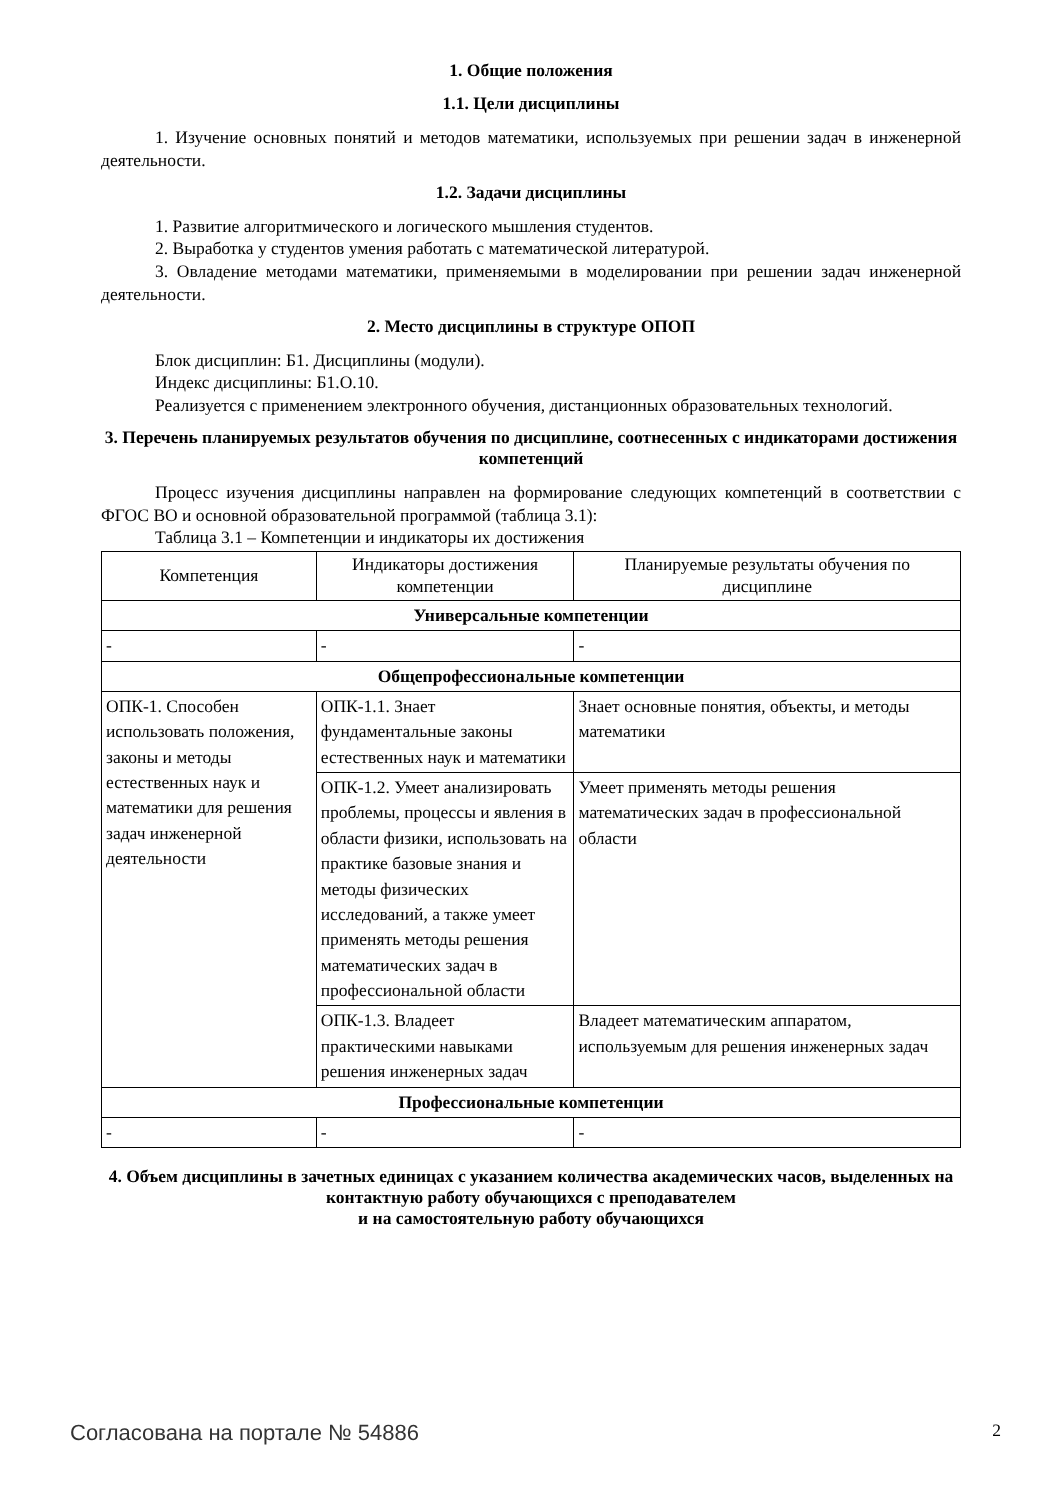1. Общие положения
1.1. Цели дисциплины
1. Изучение основных понятий и методов математики, используемых при решении задач в инженерной деятельности.
1.2. Задачи дисциплины
1. Развитие алгоритмического и логического мышления студентов.
2. Выработка у студентов умения работать с математической литературой.
3. Овладение методами математики, применяемыми в моделировании при решении задач инженерной деятельности.
2. Место дисциплины в структуре ОПОП
Блок дисциплин: Б1. Дисциплины (модули).
Индекс дисциплины: Б1.О.10.
Реализуется с применением электронного обучения, дистанционных образовательных технологий.
3. Перечень планируемых результатов обучения по дисциплине, соотнесенных с индикаторами достижения компетенций
Процесс изучения дисциплины направлен на формирование следующих компетенций в соответствии с ФГОС ВО и основной образовательной программой (таблица 3.1):
Таблица 3.1 – Компетенции и индикаторы их достижения
| Компетенция | Индикаторы достижения компетенции | Планируемые результаты обучения по дисциплине |
| Универсальные компетенции | | |
| - | - | - |
| Общепрофессиональные компетенции | | |
| ОПК-1. Способен использовать положения, законы и методы естественных наук и математики для решения задач инженерной деятельности | ОПК-1.1. Знает фундаментальные законы естественных наук и математики | Знает основные понятия, объекты, и методы математики |
| | ОПК-1.2. Умеет анализировать проблемы, процессы и явления в области физики, использовать на практике базовые знания и методы физических исследований, а также умеет применять методы решения математических задач в профессиональной области | Умеет применять методы решения математических задач в профессиональной области |
| | ОПК-1.3. Владеет практическими навыками решения инженерных задач | Владеет математическим аппаратом, используемым для решения инженерных задач |
| Профессиональные компетенции | | |
| - | - | - |
4. Объем дисциплины в зачетных единицах с указанием количества академических часов, выделенных на контактную работу обучающихся с преподавателем
и на самостоятельную работу обучающихся
Согласована на портале № 54886 2